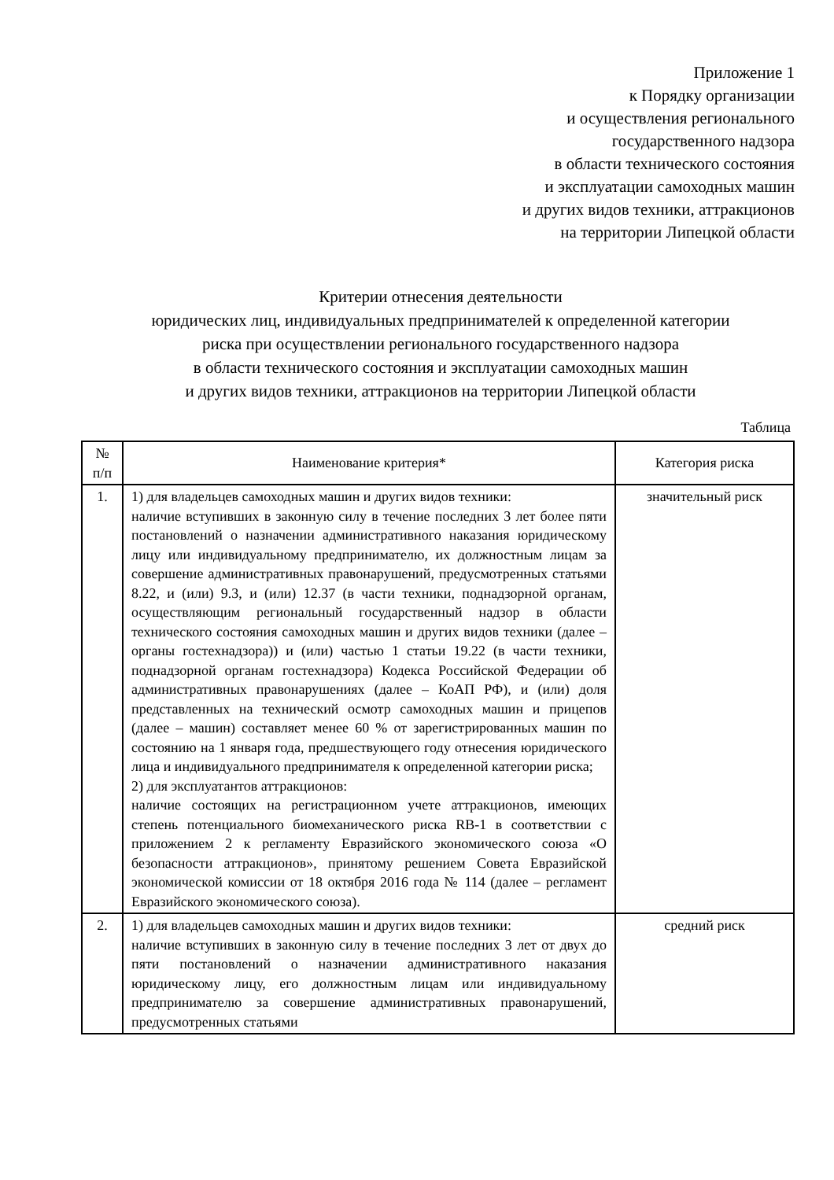Приложение 1
к Порядку организации
и осуществления регионального
государственного надзора
в области технического состояния
и эксплуатации самоходных машин
и других видов техники, аттракционов
на территории Липецкой области
Критерии отнесения деятельности
юридических лиц, индивидуальных предпринимателей к определенной категории
риска при осуществлении регионального государственного надзора
в области технического состояния и эксплуатации самоходных машин
и других видов техники, аттракционов на территории Липецкой области
Таблица
| № п/п | Наименование критерия* | Категория риска |
| --- | --- | --- |
| 1. | 1) для владельцев самоходных машин и других видов техники: наличие вступивших в законную силу в течение последних 3 лет более пяти постановлений о назначении административного наказания юридическому лицу или индивидуальному предпринимателю, их должностным лицам за совершение административных правонарушений, предусмотренных статьями 8.22, и (или) 9.3, и (или) 12.37 (в части техники, поднадзорной органам, осуществляющим региональный государственный надзор в области технического состояния самоходных машин и других видов техники (далее – органы гостехнадзора)) и (или) частью 1 статьи 19.22 (в части техники, поднадзорной органам гостехнадзора) Кодекса Российской Федерации об административных правонарушениях (далее – КоАП РФ), и (или) доля представленных на технический осмотр самоходных машин и прицепов (далее – машин) составляет менее 60 % от зарегистрированных машин по состоянию на 1 января года, предшествующего году отнесения юридического лица и индивидуального предпринимателя к определенной категории риска; 2) для эксплуатантов аттракционов: наличие состоящих на регистрационном учете аттракционов, имеющих степень потенциального биомеханического риска RB-1 в соответствии с приложением 2 к регламенту Евразийского экономического союза «О безопасности аттракционов», принятому решением Совета Евразийской экономической комиссии от 18 октября 2016 года № 114 (далее – регламент Евразийского экономического союза). | значительный риск |
| 2. | 1) для владельцев самоходных машин и других видов техники: наличие вступивших в законную силу в течение последних 3 лет от двух до пяти постановлений о назначении административного наказания юридическому лицу, его должностным лицам или индивидуальному предпринимателю за совершение административных правонарушений, предусмотренных статьями | средний риск |